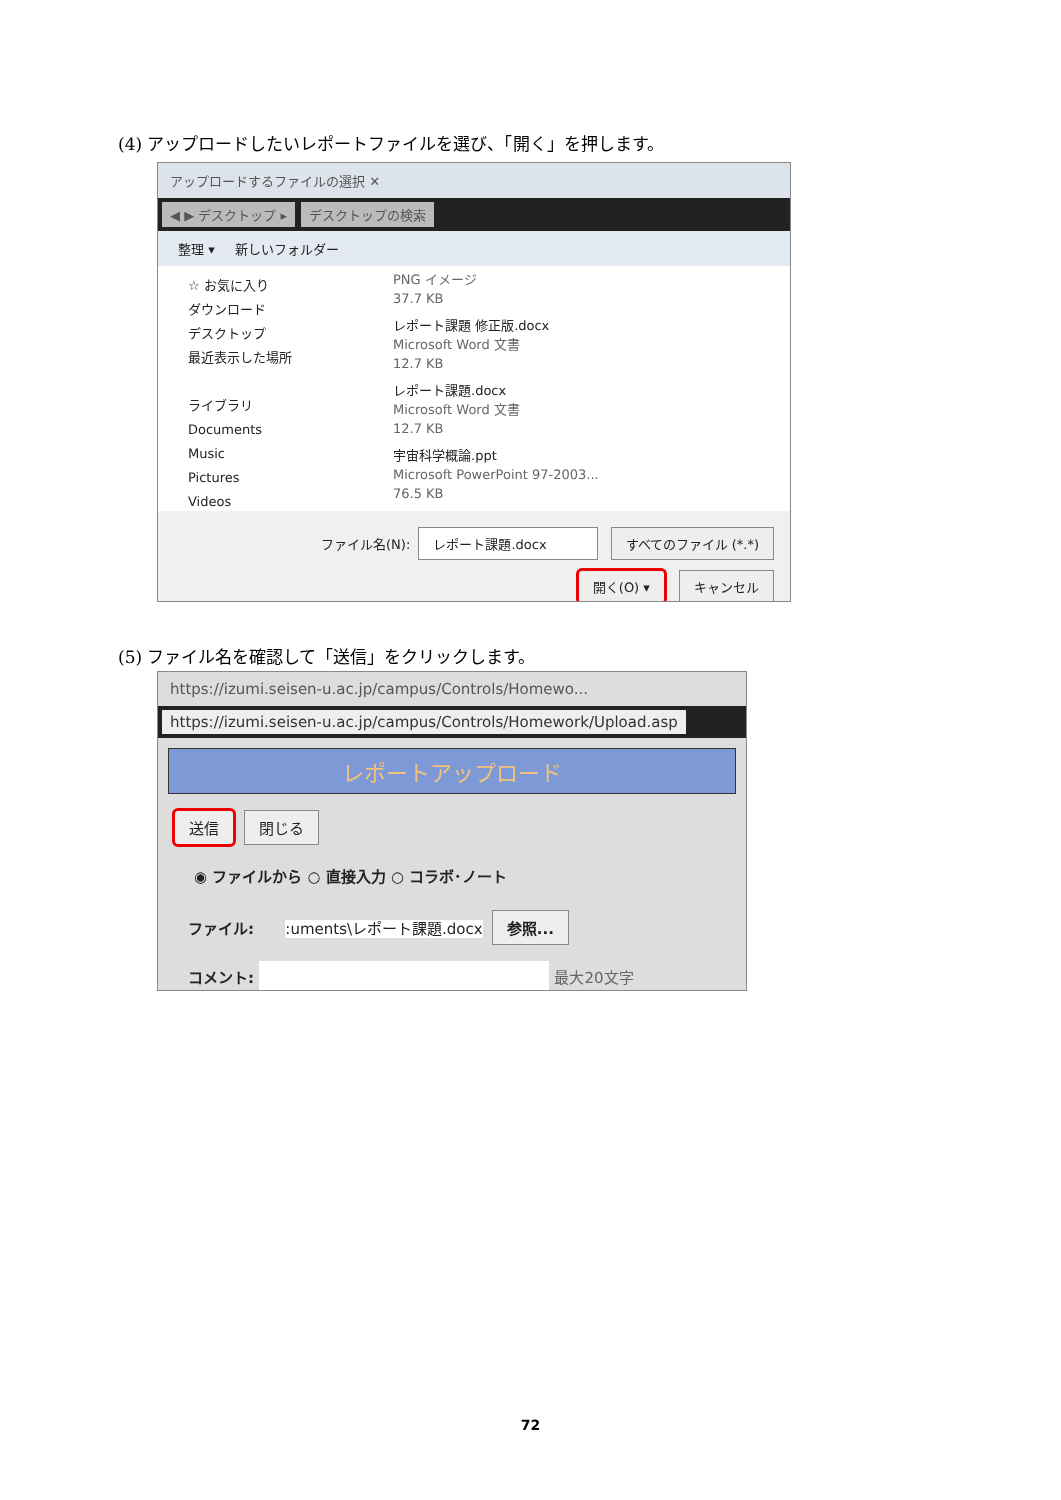(4) アップロードしたいレポートファイルを選び、「開く」を押します。
アップロードするファイルの選択 ✕
◀ ▶ デスクトップ ▸ デスクトップの検索
整理 ▾ 新しいフォルダー
☆ お気に入り
ダウンロード
デスクトップ
最近表示した場所
ライブラリ
Documents
Music
Pictures
Videos
PNG イメージ
37.7 KB
レポート課題 修正版.docx
Microsoft Word 文書
12.7 KB
レポート課題.docx
Microsoft Word 文書
12.7 KB
宇宙科学概論.ppt
Microsoft PowerPoint 97-2003...
76.5 KB
ファイル名(N): レポート課題.docx すべてのファイル (*.*)
開く(O) ▾ キャンセル
(5) ファイル名を確認して「送信」をクリックします。
https://izumi.seisen-u.ac.jp/campus/Controls/Homewo...
https://izumi.seisen-u.ac.jp/campus/Controls/Homework/Upload.asp
レポートアップロード
送信 閉じる
◉ ファイルから ○ 直接入力 ○ コラボ･ノート
ファイル: :uments\レポート課題.docx 参照...
コメント: 最大20文字
72